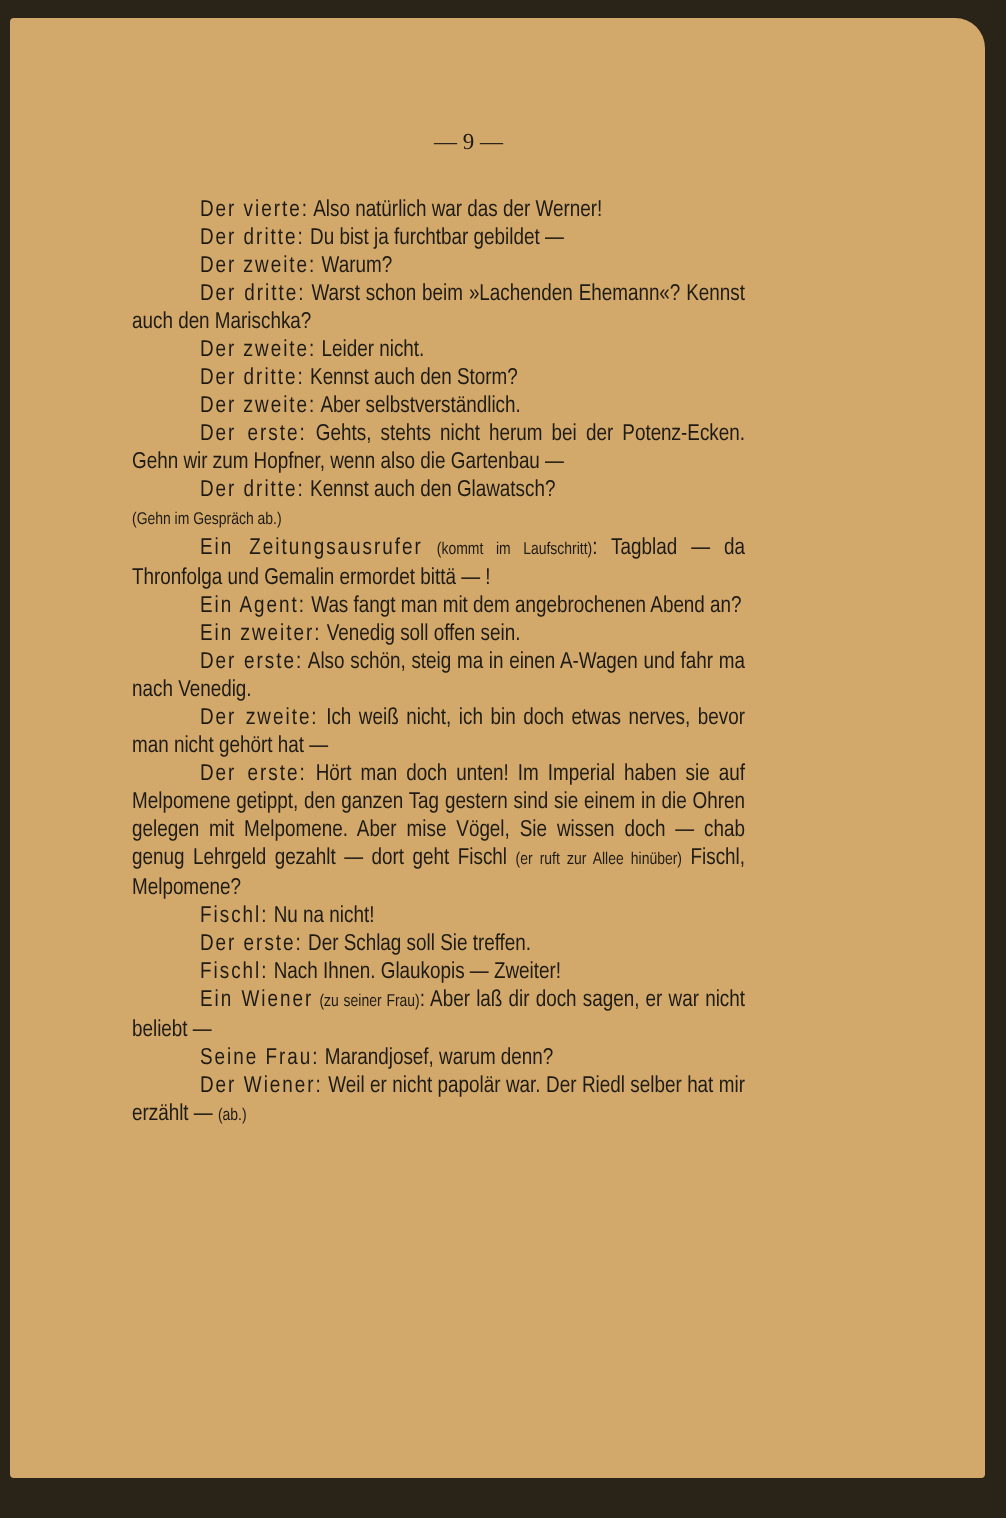— 9 —
Der vierte: Also natürlich war das der Werner!
Der dritte: Du bist ja furchtbar gebildet —
Der zweite: Warum?
Der dritte: Warst schon beim »Lachenden Ehemann«? Kennst auch den Marischka?
Der zweite: Leider nicht.
Der dritte: Kennst auch den Storm?
Der zweite: Aber selbstverständlich.
Der erste: Gehts, stehts nicht herum bei der Potenz-Ecken. Gehn wir zum Hopfner, wenn also die Gartenbau —
Der dritte: Kennst auch den Glawatsch?
(Gehn im Gespräch ab.)
Ein Zeitungsausrufer (kommt im Laufschritt): Tagblad — da Thronfolga und Gemalin ermordet bittä — !
Ein Agent: Was fangt man mit dem angebrochenen Abend an?
Ein zweiter: Venedig soll offen sein.
Der erste: Also schön, steig ma in einen A-Wagen und fahr ma nach Venedig.
Der zweite: Ich weiß nicht, ich bin doch etwas nerves, bevor man nicht gehört hat —
Der erste: Hört man doch unten! Im Imperial haben sie auf Melpomene getippt, den ganzen Tag gestern sind sie einem in die Ohren gelegen mit Melpomene. Aber mise Vögel, Sie wissen doch — chab genug Lehrgeld gezahlt — dort geht Fischl (er ruft zur Allee hinüber) Fischl, Melpomene?
Fischl: Nu na nicht!
Der erste: Der Schlag soll Sie treffen.
Fischl: Nach Ihnen. Glaukopis — Zweiter!
Ein Wiener (zu seiner Frau): Aber laß dir doch sagen, er war nicht beliebt —
Seine Frau: Marandjosef, warum denn?
Der Wiener: Weil er nicht papolär war. Der Riedl selber hat mir erzählt — (ab.)